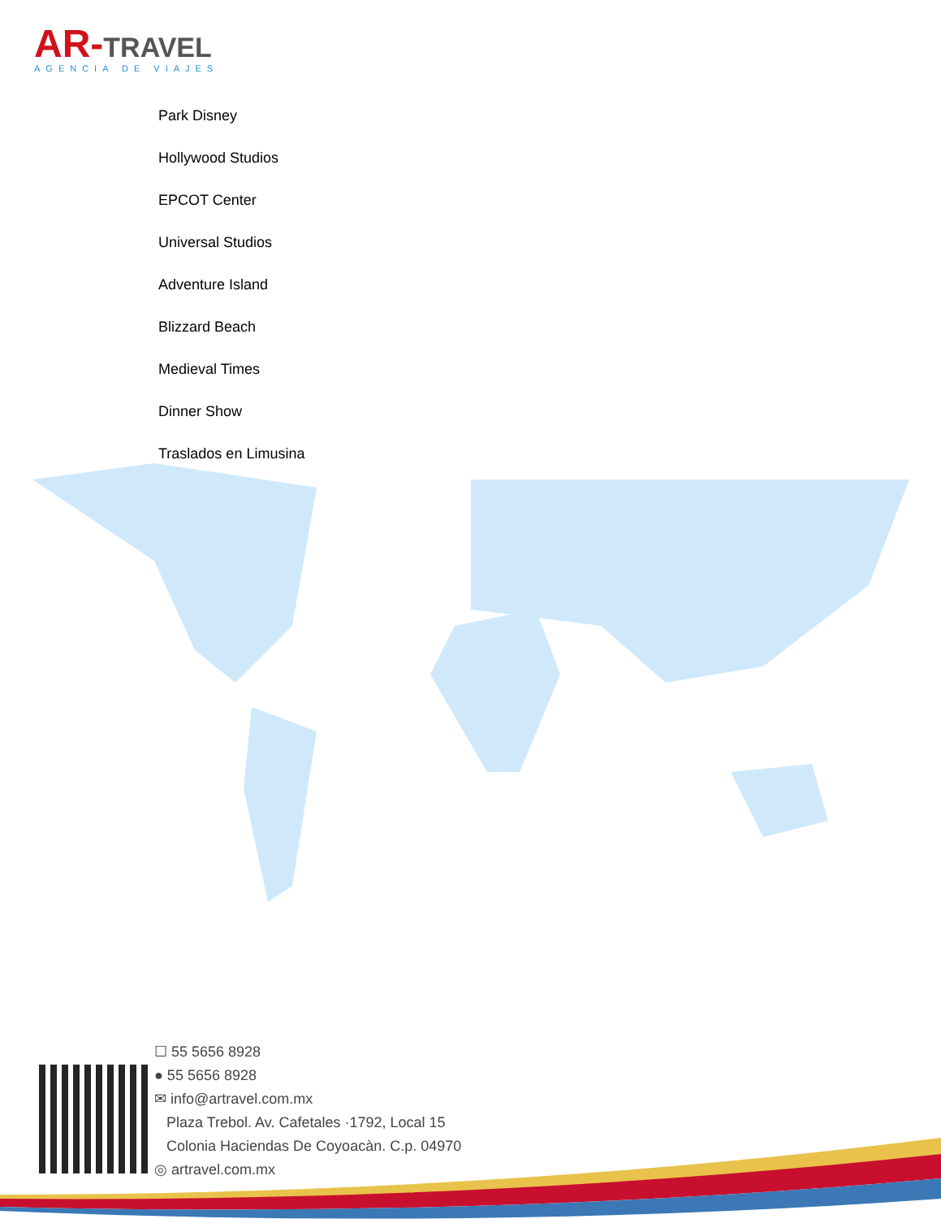AR-TRAVEL
AGENCIA DE VIAJES
Park Disney
Hollywood Studios
EPCOT Center
Universal Studios
Adventure Island
Blizzard Beach
Medieval Times
Dinner Show
Traslados en Limusina
☐ 55 5656 8928
● 55 5656 8928
✉ info@artravel.com.mx
Plaza Trebol. Av. Cafetales ·1792, Local 15
Colonia Haciendas De Coyoacàn. C.p. 04970
◎ artravel.com.mx